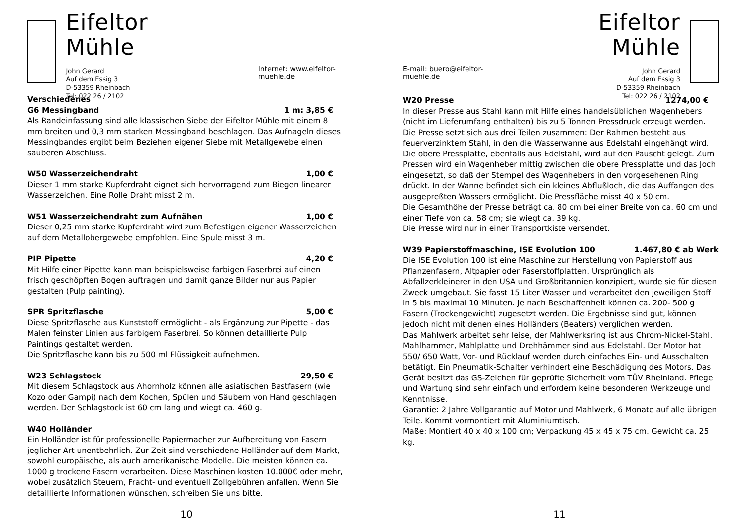Eifeltor Mühle
John Gerard
Auf dem Essig 3
D-53359 Rheinbach
Tel: 022 26 / 2102
Internet: www.eifeltor-muehle.de
Verschiedenes
G6 Messingband 1 m: 3,85 €
Als Randeinfassung sind alle klassischen Siebe der Eifeltor Mühle mit einem 8 mm breiten und 0,3 mm starken Messingband beschlagen. Das Aufnageln dieses Messingbandes ergibt beim Beziehen eigener Siebe mit Metallgewebe einen sauberen Abschluss.
W50 Wasserzeichendraht 1,00 €
Dieser 1 mm starke Kupferdraht eignet sich hervorragend zum Biegen linearer Wasserzeichen. Eine Rolle Draht misst 2 m.
W51 Wasserzeichendraht zum Aufnähen 1,00 €
Dieser 0,25 mm starke Kupferdraht wird zum Befestigen eigener Wasserzeichen auf dem Metallobergewebe empfohlen. Eine Spule misst 3 m.
PIP Pipette 4,20 €
Mit Hilfe einer Pipette kann man beispielsweise farbigen Faserbrei auf einen frisch geschöpften Bogen auftragen und damit ganze Bilder nur aus Papier gestalten (Pulp painting).
SPR Spritzflasche 5,00 €
Diese Spritzflasche aus Kunststoff ermöglicht - als Ergänzung zur Pipette - das Malen feinster Linien aus farbigem Faserbrei. So können detaillierte Pulp Paintings gestaltet werden.
Die Spritzflasche kann bis zu 500 ml Flüssigkeit aufnehmen.
W23 Schlagstock 29,50 €
Mit diesem Schlagstock aus Ahornholz können alle asiatischen Bastfasern (wie Kozo oder Gampi) nach dem Kochen, Spülen und Säubern von Hand geschlagen werden. Der Schlagstock ist 60 cm lang und wiegt ca. 460 g.
W40 Holländer
Ein Holländer ist für professionelle Papiermacher zur Aufbereitung von Fasern jeglicher Art unentbehrlich. Zur Zeit sind verschiedene Holländer auf dem Markt, sowohl europäische, als auch amerikanische Modelle. Die meisten können ca. 1000 g trockene Fasern verarbeiten. Diese Maschinen kosten 10.000€ oder mehr, wobei zusätzlich Steuern, Fracht- und eventuell Zollgebühren anfallen. Wenn Sie detaillierte Informationen wünschen, schreiben Sie uns bitte.
10
E-mail: buero@eifeltor-muehle.de
Eifeltor Mühle
John Gerard
Auf dem Essig 3
D-53359 Rheinbach
Tel: 022 26 / 2102
W20 Presse 1274,00 €
In dieser Presse aus Stahl kann mit Hilfe eines handelsüblichen Wagenhebers (nicht im Lieferumfang enthalten) bis zu 5 Tonnen Pressdruck erzeugt werden. Die Presse setzt sich aus drei Teilen zusammen: Der Rahmen besteht aus feuerverzinktem Stahl, in den die Wasserwanne aus Edelstahl eingehängt wird. Die obere Pressplatte, ebenfalls aus Edelstahl, wird auf den Pauscht gelegt. Zum Pressen wird ein Wagenheber mittig zwischen die obere Pressplatte und das Joch eingesetzt, so daß der Stempel des Wagenhebers in den vorgesehenen Ring drückt. In der Wanne befindet sich ein kleines Abflußloch, die das Auffangen des ausgepreßten Wassers ermöglicht. Die Pressfläche misst 40 x 50 cm.
Die Gesamthöhe der Presse beträgt ca. 80 cm bei einer Breite von ca. 60 cm und einer Tiefe von ca. 58 cm; sie wiegt ca. 39 kg.
Die Presse wird nur in einer Transportkiste versendet.
W39 Papierstoffmaschine, ISE Evolution 100 1.467,80 € ab Werk
Die ISE Evolution 100 ist eine Maschine zur Herstellung von Papierstoff aus Pflanzenfasern, Altpapier oder Faserstoffplatten. Ursprünglich als Abfallzerkleinerer in den USA und Großbritannien konzipiert, wurde sie für diesen Zweck umgebaut. Sie fasst 15 Liter Wasser und verarbeitet den jeweiligen Stoff in 5 bis maximal 10 Minuten. Je nach Beschaffenheit können ca. 200- 500 g Fasern (Trockengewicht) zugesetzt werden. Die Ergebnisse sind gut, können jedoch nicht mit denen eines Holländers (Beaters) verglichen werden.
Das Mahlwerk arbeitet sehr leise, der Mahlwerksring ist aus Chrom-Nickel-Stahl. Mahlhammer, Mahlplatte und Drehhämmer sind aus Edelstahl. Der Motor hat 550/ 650 Watt, Vor- und Rücklauf werden durch einfaches Ein- und Ausschalten betätigt. Ein Pneumatik-Schalter verhindert eine Beschädigung des Motors. Das Gerät besitzt das GS-Zeichen für geprüfte Sicherheit vom TÜV Rheinland. Pflege und Wartung sind sehr einfach und erfordern keine besonderen Werkzeuge und Kenntnisse.
Garantie: 2 Jahre Vollgarantie auf Motor und Mahlwerk, 6 Monate auf alle übrigen Teile. Kommt vormontiert mit Aluminiumtisch.
Maße: Montiert 40 x 40 x 100 cm; Verpackung 45 x 45 x 75 cm. Gewicht ca. 25 kg.
11